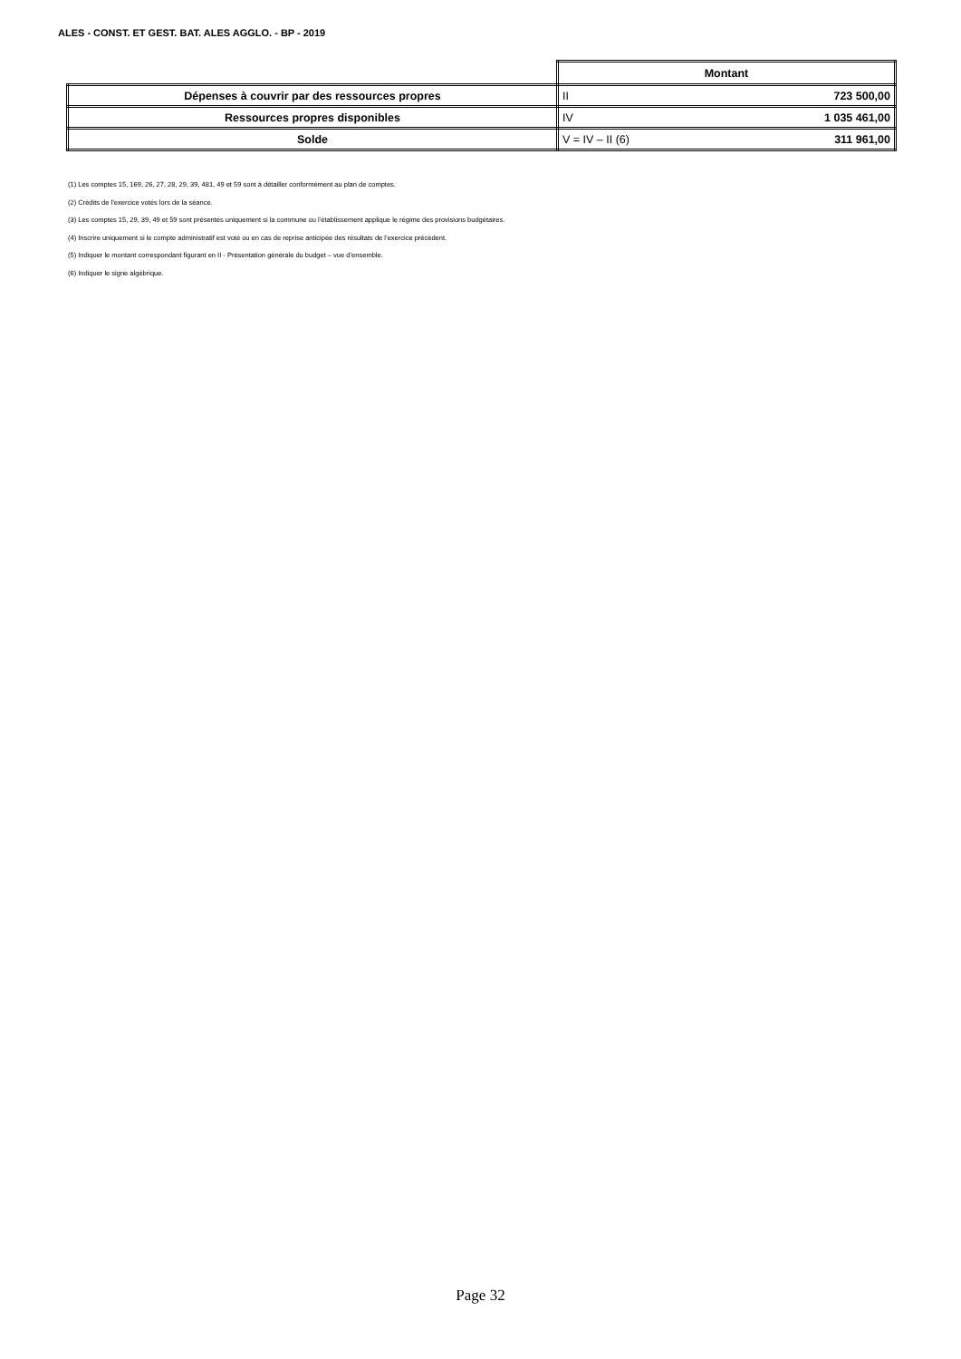ALES - CONST. ET GEST. BAT. ALES AGGLO. - BP - 2019
| | Montant | |
| Dépenses à couvrir par des ressources propres | II | 723 500,00 |
| Ressources propres disponibles | IV | 1 035 461,00 |
| Solde | V = IV – II (6) | 311 961,00 |
(1) Les comptes 15, 169, 26, 27, 28, 29, 39, 481, 49 et 59 sont à détailler conformément au plan de comptes.
(2) Crédits de l’exercice votés lors de la séance.
(3) Les comptes 15, 29, 39, 49 et 59 sont présentés uniquement si la commune ou l’établissement applique le régime des provisions budgétaires.
(4) Inscrire uniquement si le compte administratif est voté ou en cas de reprise anticipée des résultats de l’exercice précédent.
(5) Indiquer le montant correspondant figurant en II - Présentation générale du budget – vue d’ensemble.
(6) Indiquer le signe algébrique.
Page 32